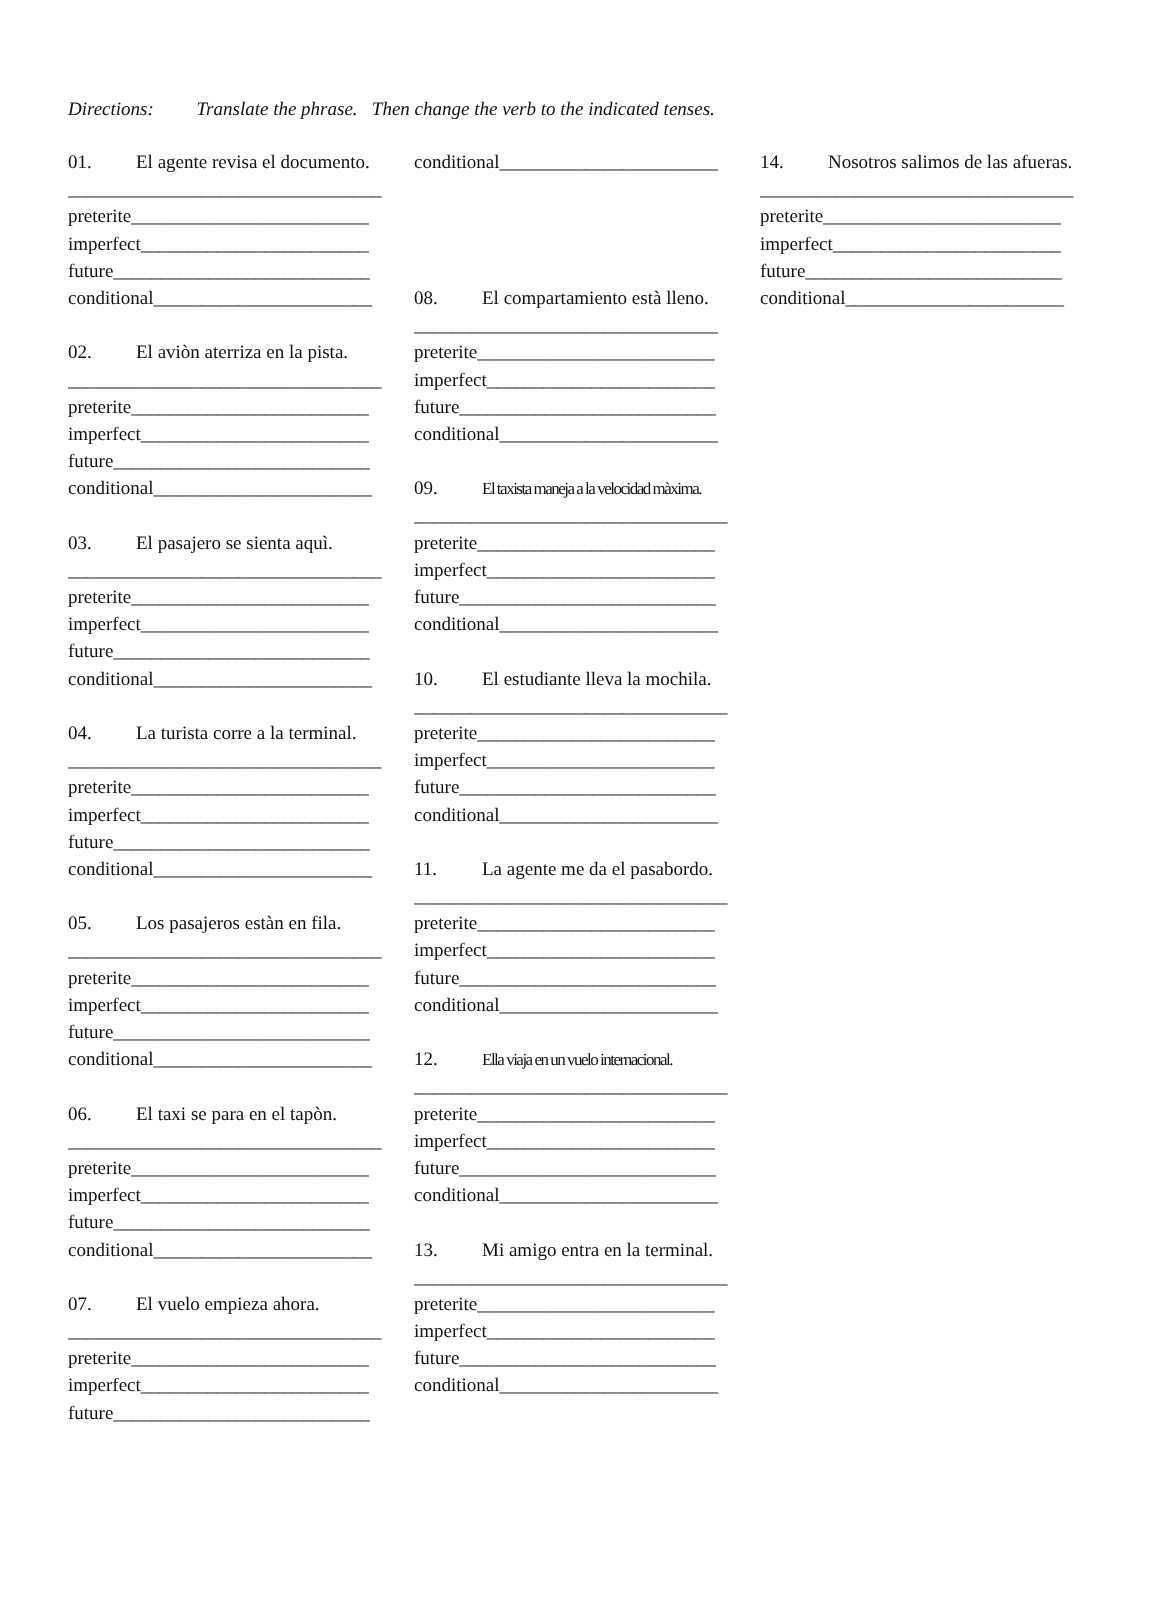Directions: Translate the phrase. Then change the verb to the indicated tenses.
01. El agente revisa el documento.
_________________________________
preterite_________________________
imperfect________________________
future___________________________
conditional_______________________
02. El aviòn aterriza en la pista.
_________________________________
preterite_________________________
imperfect________________________
future___________________________
conditional_______________________
03. El pasajero se sienta aquì.
_________________________________
preterite_________________________
imperfect________________________
future___________________________
conditional_______________________
04. La turista corre a la terminal.
_________________________________
preterite_________________________
imperfect________________________
future___________________________
conditional_______________________
05. Los pasajeros estàn en fila.
_________________________________
preterite_________________________
imperfect________________________
future___________________________
conditional_______________________
06. El taxi se para en el tapòn.
_________________________________
preterite_________________________
imperfect________________________
future___________________________
conditional_______________________
07. El vuelo empieza ahora.
_________________________________
preterite_________________________
imperfect________________________
future___________________________
conditional_______________________
08. El compartamiento està lleno.
________________________________
preterite_________________________
imperfect________________________
future___________________________
conditional_______________________
09. El taxista maneja a la velocidad màxima.
_________________________________
preterite_________________________
imperfect________________________
future___________________________
conditional_______________________
10. El estudiante lleva la mochila.
_________________________________
preterite_________________________
imperfect________________________
future___________________________
conditional_______________________
11. La agente me da el pasabordo.
_________________________________
preterite_________________________
imperfect________________________
future___________________________
conditional_______________________
12. Ella viaja en un vuelo internacional.
_________________________________
preterite_________________________
imperfect________________________
future___________________________
conditional_______________________
13. Mi amigo entra en la terminal.
_________________________________
preterite_________________________
imperfect________________________
future___________________________
conditional_______________________
14. Nosotros salimos de las afueras.
_________________________________
preterite_________________________
imperfect________________________
future___________________________
conditional_______________________